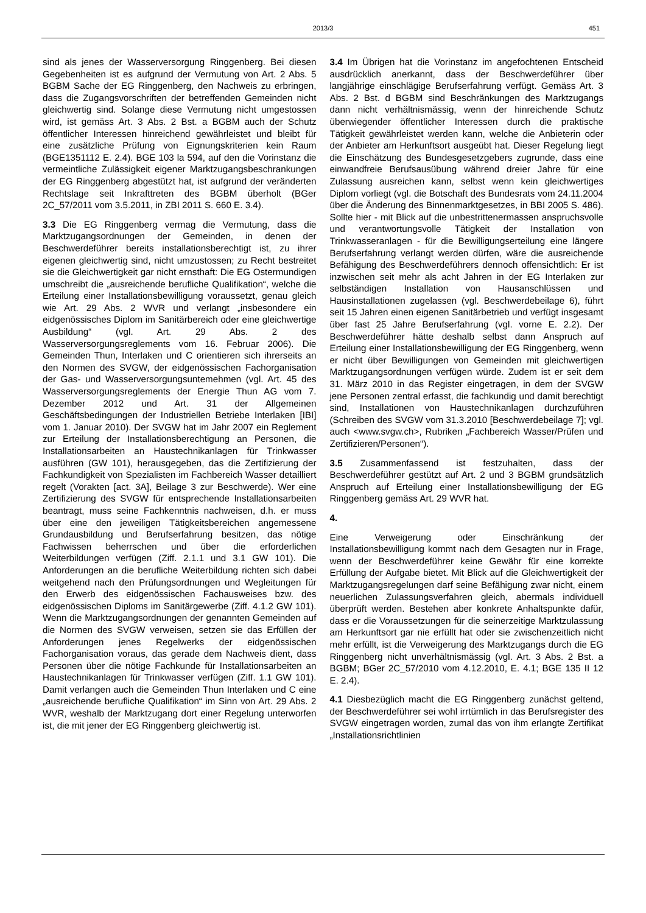2013/3 451
sind als jenes der Wasserversorgung Ringgenberg. Bei diesen Gegebenheiten ist es aufgrund der Vermutung von Art. 2 Abs. 5 BGBM Sache der EG Ringgenberg, den Nachweis zu erbringen, dass die Zugangsvorschriften der betreffenden Gemeinden nicht gleichwertig sind. Solange diese Vermutung nicht umgestossen wird, ist gemäss Art. 3 Abs. 2 Bst. a BGBM auch der Schutz öffentlicher Interessen hinreichend gewährleistet und bleibt für eine zusätzliche Prüfung von Eignungskriterien kein Raum (BGE1351112 E. 2.4). BGE 103 la 594, auf den die Vorinstanz die vermeintliche Zulässigkeit eigener Marktzugangsbeschrankungen der EG Ringgenberg abgestützt hat, ist aufgrund der veränderten Rechtslage seit Inkrafttreten des BGBM überholt (BGer 2C_57/2011 vom 3.5.2011, in ZBI 2011 S. 660 E. 3.4).
3.3 Die EG Ringgenberg vermag die Vermutung, dass die Marktzugangsordnungen der Gemeinden, in denen der Beschwerdeführer bereits installationsberechtigt ist, zu ihrer eigenen gleichwertig sind, nicht umzustossen; zu Recht bestreitet sie die Gleichwertigkeit gar nicht ernsthaft: Die EG Ostermundigen umschreibt die „ausreichende berufliche Qualifikation“, welche die Erteilung einer Installationsbewilligung voraussetzt, genau gleich wie Art. 29 Abs. 2 WVR und verlangt „insbesondere ein eidgenössisches Diplom im Sanitärbereich oder eine gleichwertige Ausbildung“ (vgl. Art. 29 Abs. 2 des Wasserversorgungsreglements vom 16. Februar 2006). Die Gemeinden Thun, Interlaken und C orientieren sich ihrerseits an den Normen des SVGW, der eidgenössischen Fachorganisation der Gas- und Wasserversorgungsuntemehmen (vgl. Art. 45 des Wasserversorgungsreglements der Energie Thun AG vom 7. Dezember 2012 und Art. 31 der Allgemeinen Geschäftsbedingungen der Industriellen Betriebe Interlaken [IBI] vom 1. Januar 2010). Der SVGW hat im Jahr 2007 ein Reglement zur Erteilung der Installationsberechtigung an Personen, die Installationsarbeiten an Haustechnikanlagen für Trinkwasser ausführen (GW 101), herausgegeben, das die Zertifizierung der Fachkundigkeit von Spezialisten im Fachbereich Wasser detailliert regelt (Vorakten [act. 3A], Beilage 3 zur Beschwerde). Wer eine Zertifizierung des SVGW für entsprechende Installationsarbeiten beantragt, muss seine Fachkenntnis nachweisen, d.h. er muss über eine den jeweiligen Tätigkeitsbereichen angemessene Grundausbildung und Berufserfahrung besitzen, das nötige Fachwissen beherrschen und über die erforderlichen Weiterbildungen verfügen (Ziff. 2.1.1 und 3.1 GW 101). Die Anforderungen an die berufliche Weiterbildung richten sich dabei weitgehend nach den Prüfungsordnungen und Wegleitungen für den Erwerb des eidgenössischen Fachausweises bzw. des eidgenössischen Diploms im Sanitärgewerbe (Ziff. 4.1.2 GW 101). Wenn die Marktzugangsordnungen der genannten Gemeinden auf die Normen des SVGW verweisen, setzen sie das Erfüllen der Anforderungen jenes Regelwerks der eidgenössischen Fachorganisation voraus, das gerade dem Nachweis dient, dass Personen über die nötige Fachkunde für Installationsarbeiten an Haustechnikanlagen für Trinkwasser verfügen (Ziff. 1.1 GW 101). Damit verlangen auch die Gemeinden Thun Interlaken und C eine „ausreichende berufliche Qualifikation“ im Sinn von Art. 29 Abs. 2 WVR, weshalb der Marktzugang dort einer Regelung unterworfen ist, die mit jener der EG Ringgenberg gleichwertig ist.
3.4 Im Übrigen hat die Vorinstanz im angefochtenen Entscheid ausdrücklich anerkannt, dass der Beschwerdeführer über langjährige einschlägige Berufserfahrung verfügt. Gemäss Art. 3 Abs. 2 Bst. d BGBM sind Beschränkungen des Marktzugangs dann nicht verhältnismässig, wenn der hinreichende Schutz überwiegender öffentlicher Interessen durch die praktische Tätigkeit gewährleistet werden kann, welche die Anbieterin oder der Anbieter am Herkunftsort ausgeübt hat. Dieser Regelung liegt die Einschätzung des Bundesgesetzgebers zugrunde, dass eine einwandfreie Berufsausübung während dreier Jahre für eine Zulassung ausreichen kann, selbst wenn kein gleichwertiges Diplom vorliegt (vgl. die Botschaft des Bundesrats vom 24.11.2004 über die Änderung des Binnenmarktgesetzes, in BBI 2005 S. 486). Sollte hier - mit Blick auf die unbestrittenermassen anspruchsvolle und verantwortungsvolle Tätigkeit der Installation von Trinkwasseranlagen - für die Bewilligungserteilung eine längere Berufserfahrung verlangt werden dürfen, wäre die ausreichende Befähigung des Beschwerdeführers dennoch offensichtlich: Er ist inzwischen seit mehr als acht Jahren in der EG Interlaken zur selbständigen Installation von Hausanschlüssen und Hausinstallationen zugelassen (vgl. Beschwerdebeilage 6), führt seit 15 Jahren einen eigenen Sanitärbetrieb und verfügt insgesamt über fast 25 Jahre Berufserfahrung (vgl. vorne E. 2.2). Der Beschwerdeführer hätte deshalb selbst dann Anspruch auf Erteilung einer Installationsbewilligung der EG Ringgenberg, wenn er nicht über Bewilligungen von Gemeinden mit gleichwertigen Marktzugangsordnungen verfügen würde. Zudem ist er seit dem 31. März 2010 in das Register eingetragen, in dem der SVGW jene Personen zentral erfasst, die fachkundig und damit berechtigt sind, Installationen von Haustechnikanlagen durchzuführen (Schreiben des SVGW vom 31.3.2010 [Beschwerdebeilage 7]; vgl. auch <www.svgw.ch>, Rubriken „Fachbereich Wasser/Prüfen und Zertifizieren/Personen“).
3.5 Zusammenfassend ist festzuhalten, dass der Beschwerdeführer gestützt auf Art. 2 und 3 BGBM grundsätzlich Anspruch auf Erteilung einer Installationsbewilligung der EG Ringgenberg gemäss Art. 29 WVR hat.
4.
Eine Verweigerung oder Einschränkung der Installationsbewilligung kommt nach dem Gesagten nur in Frage, wenn der Beschwerdeführer keine Gewähr für eine korrekte Erfüllung der Aufgabe bietet. Mit Blick auf die Gleichwertigkeit der Marktzugangsregelungen darf seine Befähigung zwar nicht, einem neuerlichen Zulassungsverfahren gleich, abermals individuell überprüft werden. Bestehen aber konkrete Anhaltspunkte dafür, dass er die Voraussetzungen für die seinerzeitige Marktzulassung am Herkunftsort gar nie erfüllt hat oder sie zwischenzeitlich nicht mehr erfüllt, ist die Verweigerung des Marktzugangs durch die EG Ringgenberg nicht unverhältnismässig (vgl. Art. 3 Abs. 2 Bst. a BGBM; BGer 2C_57/2010 vom 4.12.2010, E. 4.1; BGE 135 II 12 E. 2.4).
4.1 Diesbezüglich macht die EG Ringgenberg zunächst geltend, der Beschwerdeführer sei wohl irrtümlich in das Berufsregister des SVGW eingetragen worden, zumal das von ihm erlangte Zertifikat „Installationsrichtlinien